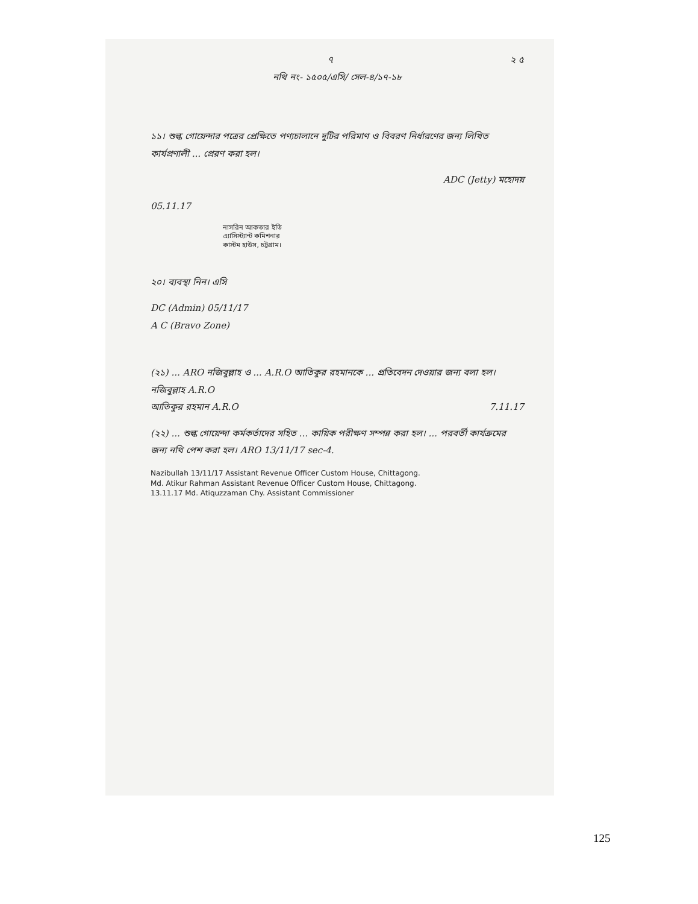৭ ২ ৫
নথি নং- ১৫০৫/এসি/ সেল-৪/১৭-১৮
১১। শুল্ক গোয়েন্দার পত্রের প্রেক্ষিতে পণ্যচালানে দুটির পরিমাণ ও বিবরণ নির্ধারণের জন্য লিখিত কার্যপ্রণালী ... প্রেরণ করা হল।
ADC (Jetty) মহোদয়
05.11.17
নাসরিন আকতার ইতি
এ্যাসিস্ট্যান্ট কমিশনার
কাস্টম হাউস, চট্টগ্রাম।
২০। ব্যবস্থা নিন। এসি
DC (Admin) 05/11/17
A C (Bravo Zone)
(২১) ... ARO নজিবুল্লাহ ও ... A.R.O আতিকুর রহমানকে ... প্রতিবেদন দেওয়ার জন্য বলা হল।
নজিবুল্লাহ A.R.O
আতিকুর রহমান A.R.O 7.11.17
(২২) ... শুল্ক গোয়েন্দা কর্মকর্তাদের সহিত ... কায়িক পরীক্ষণ সম্পন্ন করা হল। ... পরবর্তী কার্যক্রমের জন্য নথি পেশ করা হল। ARO 13/11/17 sec-4.
Nazibullah 13/11/17 Assistant Revenue Officer Custom House, Chittagong.
Md. Atikur Rahman Assistant Revenue Officer Custom House, Chittagong.
13.11.17 Md. Atiquzzaman Chy. Assistant Commissioner
125